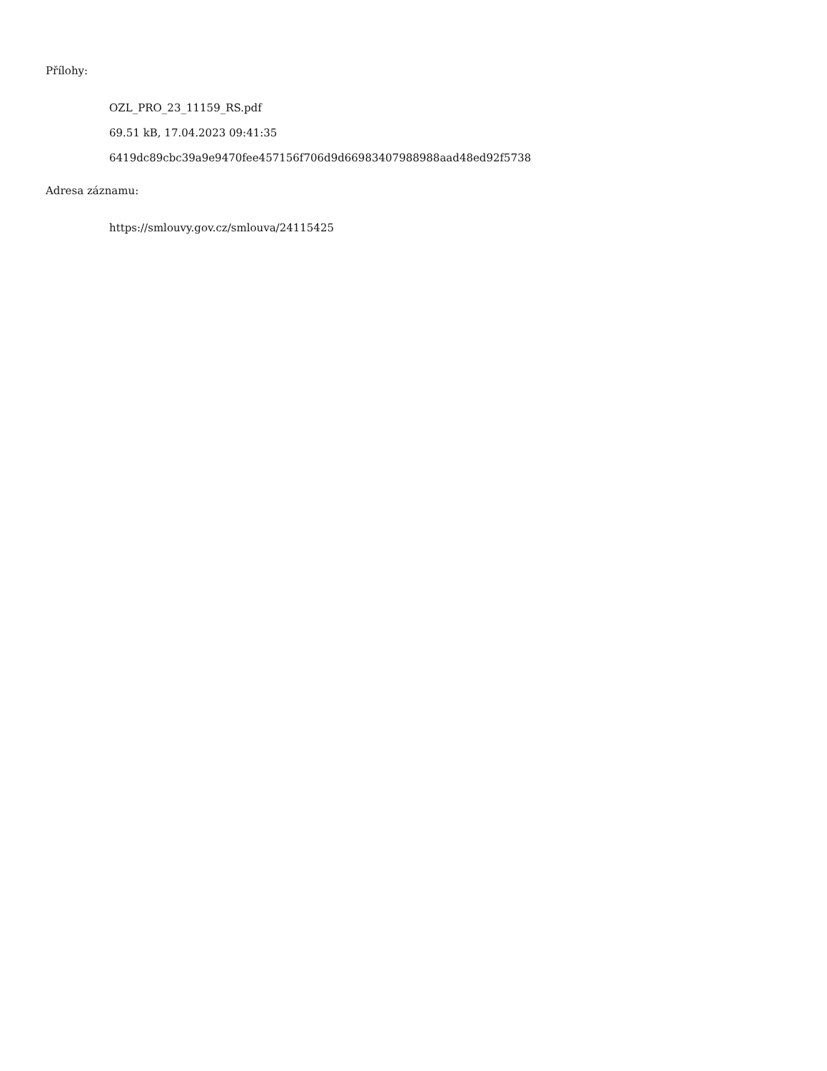Přílohy:
OZL_PRO_23_11159_RS.pdf
69.51 kB, 17.04.2023 09:41:35
6419dc89cbc39a9e9470fee457156f706d9d66983407988988aad48ed92f5738
Adresa záznamu:
https://smlouvy.gov.cz/smlouva/24115425